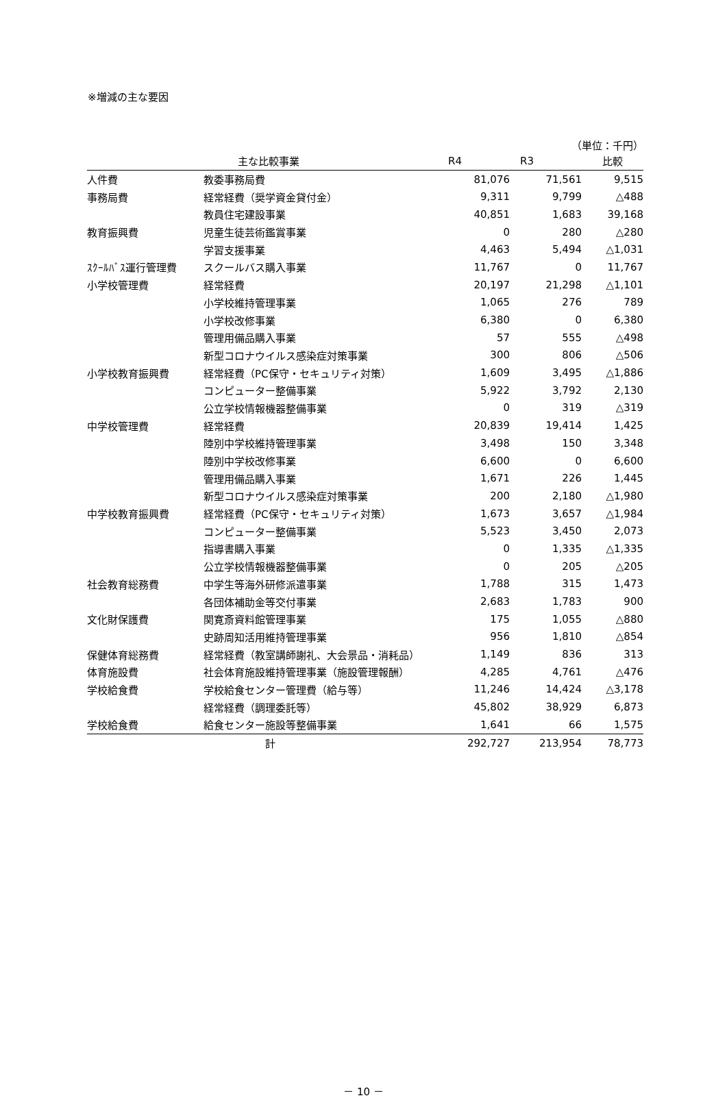※増減の主な要因
（単位：千円）
| | 主な比較事業 | R4 | R3 | 比較 |
| --- | --- | --- | --- | --- |
| 人件費 | 教委事務局費 | 81,076 | 71,561 | 9,515 |
| 事務局費 | 経常経費（奨学資金貸付金） | 9,311 | 9,799 | △488 |
| | 教員住宅建設事業 | 40,851 | 1,683 | 39,168 |
| 教育振興費 | 児童生徒芸術鑑賞事業 | 0 | 280 | △280 |
| | 学習支援事業 | 4,463 | 5,494 | △1,031 |
| ｽｸｰﾙﾊﾞｽ運行管理費 | スクールバス購入事業 | 11,767 | 0 | 11,767 |
| 小学校管理費 | 経常経費 | 20,197 | 21,298 | △1,101 |
| | 小学校維持管理事業 | 1,065 | 276 | 789 |
| | 小学校改修事業 | 6,380 | 0 | 6,380 |
| | 管理用備品購入事業 | 57 | 555 | △498 |
| | 新型コロナウイルス感染症対策事業 | 300 | 806 | △506 |
| 小学校教育振興費 | 経常経費（PC保守・セキュリティ対策） | 1,609 | 3,495 | △1,886 |
| | コンピューター整備事業 | 5,922 | 3,792 | 2,130 |
| | 公立学校情報機器整備事業 | 0 | 319 | △319 |
| 中学校管理費 | 経常経費 | 20,839 | 19,414 | 1,425 |
| | 陸別中学校維持管理事業 | 3,498 | 150 | 3,348 |
| | 陸別中学校改修事業 | 6,600 | 0 | 6,600 |
| | 管理用備品購入事業 | 1,671 | 226 | 1,445 |
| | 新型コロナウイルス感染症対策事業 | 200 | 2,180 | △1,980 |
| 中学校教育振興費 | 経常経費（PC保守・セキュリティ対策） | 1,673 | 3,657 | △1,984 |
| | コンピューター整備事業 | 5,523 | 3,450 | 2,073 |
| | 指導書購入事業 | 0 | 1,335 | △1,335 |
| | 公立学校情報機器整備事業 | 0 | 205 | △205 |
| 社会教育総務費 | 中学生等海外研修派遣事業 | 1,788 | 315 | 1,473 |
| | 各団体補助金等交付事業 | 2,683 | 1,783 | 900 |
| 文化財保護費 | 関寛斎資料館管理事業 | 175 | 1,055 | △880 |
| | 史跡周知活用維持管理事業 | 956 | 1,810 | △854 |
| 保健体育総務費 | 経常経費（教室講師謝礼、大会景品・消耗品） | 1,149 | 836 | 313 |
| 体育施設費 | 社会体育施設維持管理事業（施設管理報酬） | 4,285 | 4,761 | △476 |
| 学校給食費 | 学校給食センター管理費（給与等） | 11,246 | 14,424 | △3,178 |
| | 経常経費（調理委託等） | 45,802 | 38,929 | 6,873 |
| 学校給食費 | 給食センター施設等整備事業 | 1,641 | 66 | 1,575 |
| | 計 | 292,727 | 213,954 | 78,773 |
－ 10 －